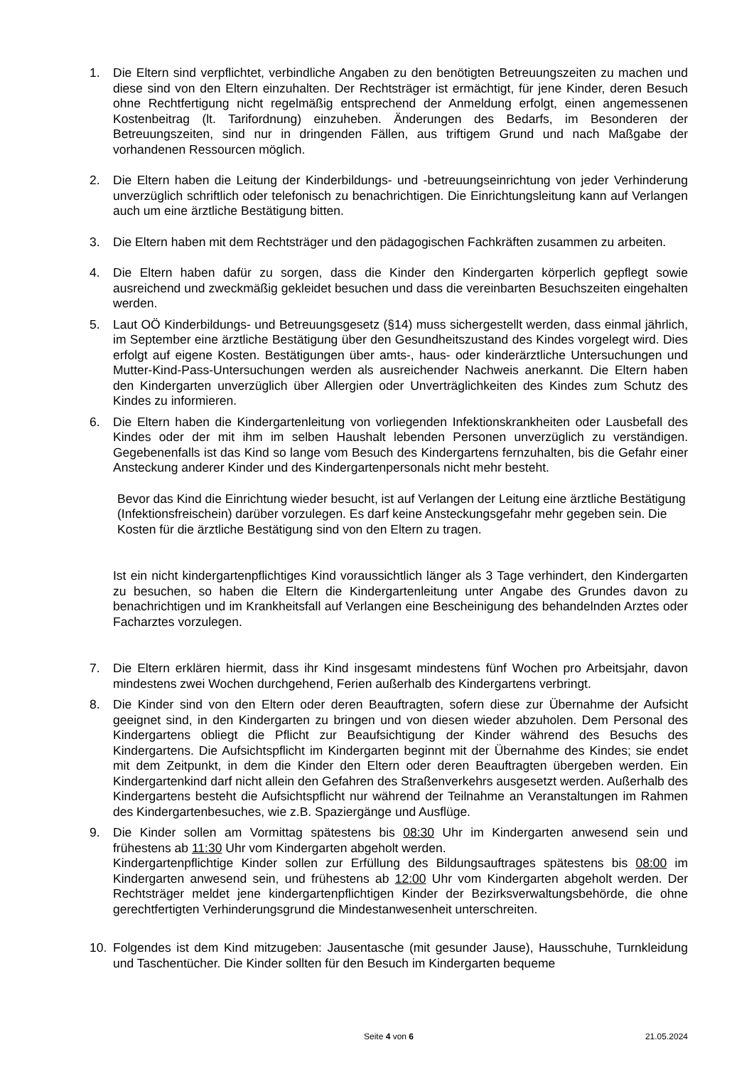1. Die Eltern sind verpflichtet, verbindliche Angaben zu den benötigten Betreuungszeiten zu machen und diese sind von den Eltern einzuhalten. Der Rechtsträger ist ermächtigt, für jene Kinder, deren Besuch ohne Rechtfertigung nicht regelmäßig entsprechend der Anmeldung erfolgt, einen angemessenen Kostenbeitrag (lt. Tarifordnung) einzuheben. Änderungen des Bedarfs, im Besonderen der Betreuungszeiten, sind nur in dringenden Fällen, aus triftigem Grund und nach Maßgabe der vorhandenen Ressourcen möglich.
2. Die Eltern haben die Leitung der Kinderbildungs- und -betreuungseinrichtung von jeder Verhinderung unverzüglich schriftlich oder telefonisch zu benachrichtigen. Die Einrichtungsleitung kann auf Verlangen auch um eine ärztliche Bestätigung bitten.
3. Die Eltern haben mit dem Rechtsträger und den pädagogischen Fachkräften zusammen zu arbeiten.
4. Die Eltern haben dafür zu sorgen, dass die Kinder den Kindergarten körperlich gepflegt sowie ausreichend und zweckmäßig gekleidet besuchen und dass die vereinbarten Besuchszeiten eingehalten werden.
5. Laut OÖ Kinderbildungs- und Betreuungsgesetz (§14) muss sichergestellt werden, dass einmal jährlich, im September eine ärztliche Bestätigung über den Gesundheitszustand des Kindes vorgelegt wird. Dies erfolgt auf eigene Kosten. Bestätigungen über amts-, haus- oder kinderärztliche Untersuchungen und Mutter-Kind-Pass-Untersuchungen werden als ausreichender Nachweis anerkannt. Die Eltern haben den Kindergarten unverzüglich über Allergien oder Unverträglichkeiten des Kindes zum Schutz des Kindes zu informieren.
6. Die Eltern haben die Kindergartenleitung von vorliegenden Infektionskrankheiten oder Lausbefall des Kindes oder der mit ihm im selben Haushalt lebenden Personen unverzüglich zu verständigen. Gegebenenfalls ist das Kind so lange vom Besuch des Kindergartens fernzuhalten, bis die Gefahr einer Ansteckung anderer Kinder und des Kindergartenpersonals nicht mehr besteht.
Bevor das Kind die Einrichtung wieder besucht, ist auf Verlangen der Leitung eine ärztliche Bestätigung (Infektionsfreischein) darüber vorzulegen. Es darf keine Ansteckungsgefahr mehr gegeben sein. Die Kosten für die ärztliche Bestätigung sind von den Eltern zu tragen.
Ist ein nicht kindergartenpflichtiges Kind voraussichtlich länger als 3 Tage verhindert, den Kindergarten zu besuchen, so haben die Eltern die Kindergartenleitung unter Angabe des Grundes davon zu benachrichtigen und im Krankheitsfall auf Verlangen eine Bescheinigung des behandelnden Arztes oder Facharztes vorzulegen.
7. Die Eltern erklären hiermit, dass ihr Kind insgesamt mindestens fünf Wochen pro Arbeitsjahr, davon mindestens zwei Wochen durchgehend, Ferien außerhalb des Kindergartens verbringt.
8. Die Kinder sind von den Eltern oder deren Beauftragten, sofern diese zur Übernahme der Aufsicht geeignet sind, in den Kindergarten zu bringen und von diesen wieder abzuholen. Dem Personal des Kindergartens obliegt die Pflicht zur Beaufsichtigung der Kinder während des Besuchs des Kindergartens. Die Aufsichtspflicht im Kindergarten beginnt mit der Übernahme des Kindes; sie endet mit dem Zeitpunkt, in dem die Kinder den Eltern oder deren Beauftragten übergeben werden. Ein Kindergartenkind darf nicht allein den Gefahren des Straßenverkehrs ausgesetzt werden. Außerhalb des Kindergartens besteht die Aufsichtspflicht nur während der Teilnahme an Veranstaltungen im Rahmen des Kindergartenbesuches, wie z.B. Spaziergänge und Ausflüge.
9. Die Kinder sollen am Vormittag spätestens bis 08:30 Uhr im Kindergarten anwesend sein und frühestens ab 11:30 Uhr vom Kindergarten abgeholt werden.
Kindergartenpflichtige Kinder sollen zur Erfüllung des Bildungsauftrages spätestens bis 08:00 im Kindergarten anwesend sein, und frühestens ab 12:00 Uhr vom Kindergarten abgeholt werden. Der Rechtsträger meldet jene kindergartenpflichtigen Kinder der Bezirksverwaltungsbehörde, die ohne gerechtfertigten Verhinderungsgrund die Mindestanwesenheit unterschreiten.
10. Folgendes ist dem Kind mitzugeben: Jausentasche (mit gesunder Jause), Hausschuhe, Turnkleidung und Taschentücher. Die Kinder sollten für den Besuch im Kindergarten bequeme
Seite 4 von 6 21.05.2024